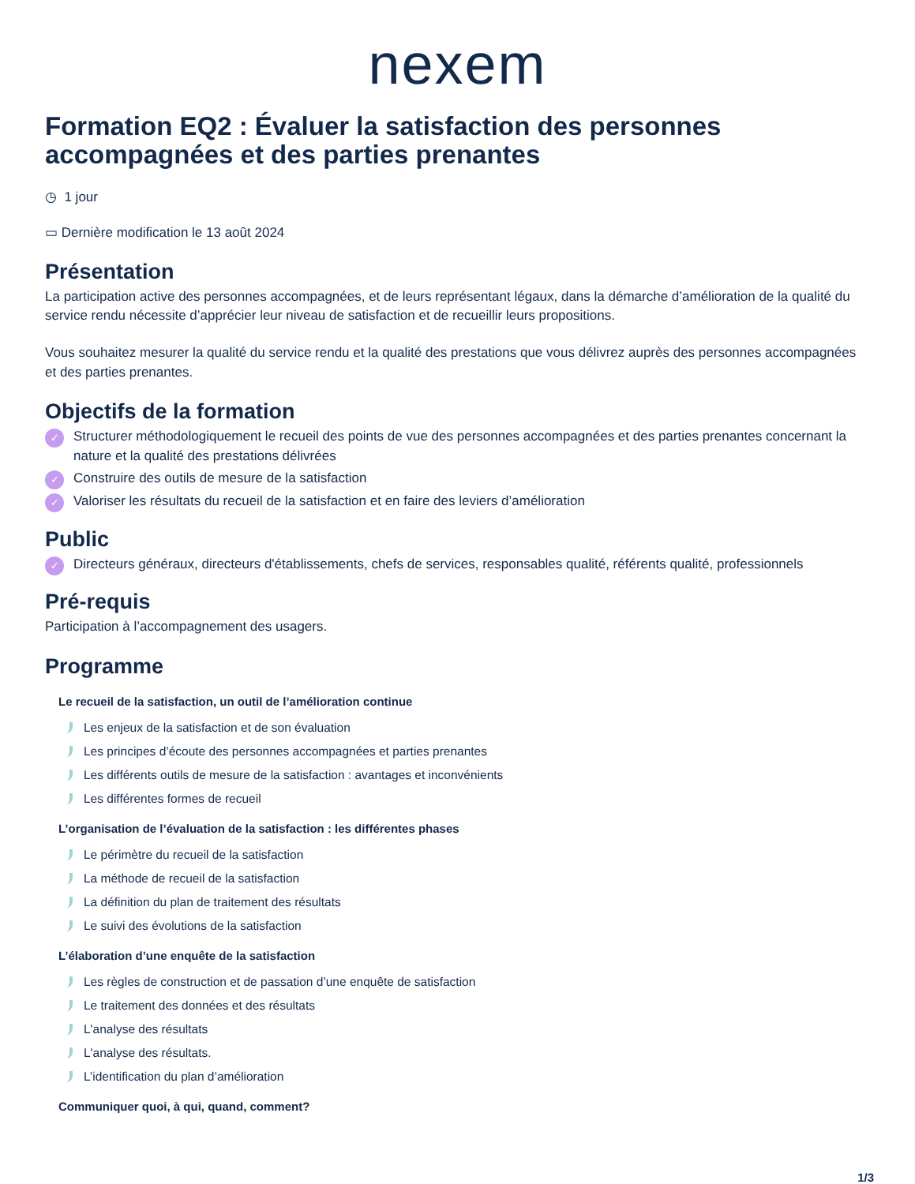nexem
Formation EQ2 : Évaluer la satisfaction des personnes accompagnées et des parties prenantes
◷ 1 jour
▭ Dernière modification le 13 août 2024
Présentation
La participation active des personnes accompagnées, et de leurs représentant légaux, dans la démarche d’amélioration de la qualité du service rendu nécessite d’apprécier leur niveau de satisfaction et de recueillir leurs propositions.
Vous souhaitez mesurer la qualité du service rendu et la qualité des prestations que vous délivrez auprès des personnes accompagnées et des parties prenantes.
Objectifs de la formation
✓ Structurer méthodologiquement le recueil des points de vue des personnes accompagnées et des parties prenantes concernant la nature et la qualité des prestations délivrées
✓ Construire des outils de mesure de la satisfaction
✓ Valoriser les résultats du recueil de la satisfaction et en faire des leviers d’amélioration
Public
✓ Directeurs généraux, directeurs d'établissements, chefs de services, responsables qualité, référents qualité, professionnels
Pré-requis
Participation à l’accompagnement des usagers.
Programme
Le recueil de la satisfaction, un outil de l’amélioration continue
Les enjeux de la satisfaction et de son évaluation
Les principes d’écoute des personnes accompagnées et parties prenantes
Les différents outils de mesure de la satisfaction : avantages et inconvénients
Les différentes formes de recueil
L’organisation de l’évaluation de la satisfaction : les différentes phases
Le périmètre du recueil de la satisfaction
La méthode de recueil de la satisfaction
La définition du plan de traitement des résultats
Le suivi des évolutions de la satisfaction
L’élaboration d’une enquête de la satisfaction
Les règles de construction et de passation d’une enquête de satisfaction
Le traitement des données et des résultats
L'analyse des résultats
L'analyse des résultats.
L’identification du plan d’amélioration
Communiquer quoi, à qui, quand, comment?
1/3